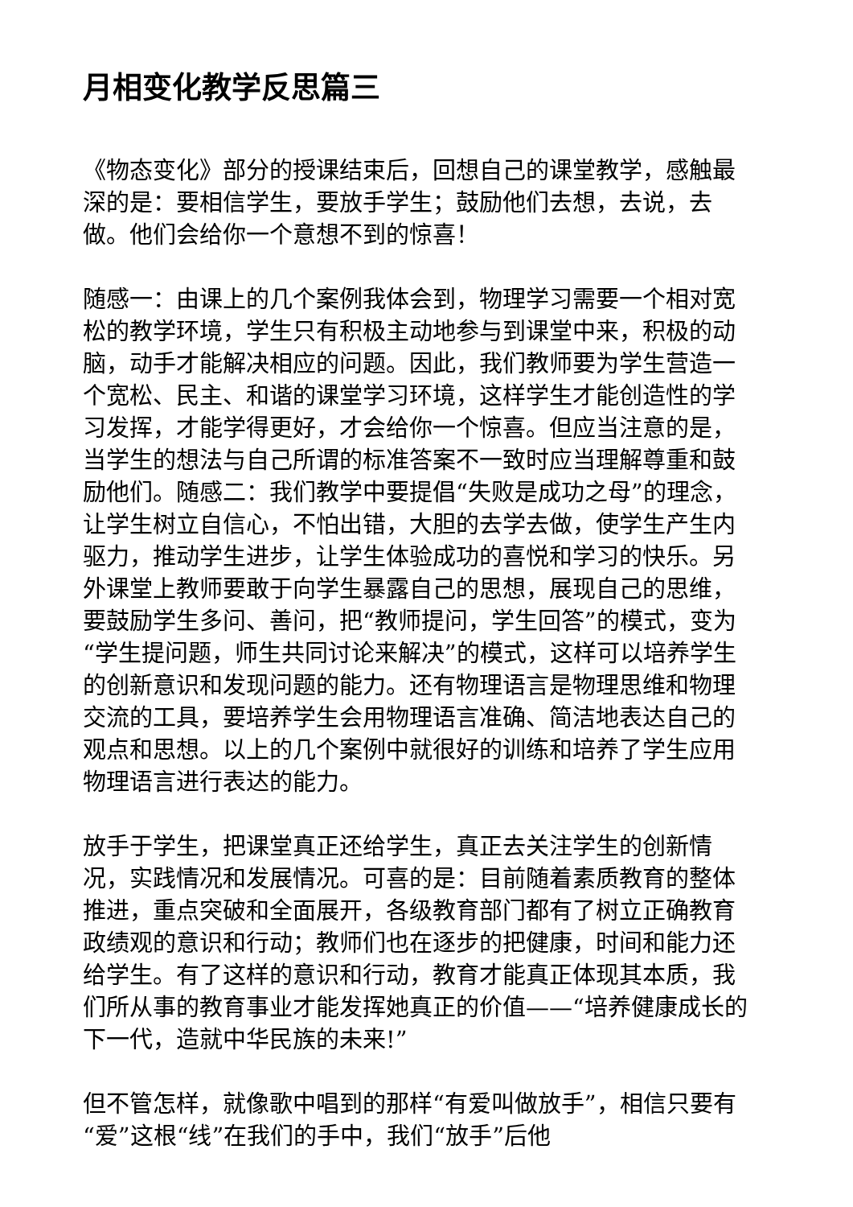月相变化教学反思篇三
《物态变化》部分的授课结束后，回想自己的课堂教学，感触最深的是：要相信学生，要放手学生；鼓励他们去想，去说，去做。他们会给你一个意想不到的惊喜！
随感一：由课上的几个案例我体会到，物理学习需要一个相对宽松的教学环境，学生只有积极主动地参与到课堂中来，积极的动脑，动手才能解决相应的问题。因此，我们教师要为学生营造一个宽松、民主、和谐的课堂学习环境，这样学生才能创造性的学习发挥，才能学得更好，才会给你一个惊喜。但应当注意的是，当学生的想法与自己所谓的标准答案不一致时应当理解尊重和鼓励他们。随感二：我们教学中要提倡“失败是成功之母”的理念，让学生树立自信心，不怕出错，大胆的去学去做，使学生产生内驱力，推动学生进步，让学生体验成功的喜悦和学习的快乐。另外课堂上教师要敢于向学生暴露自己的思想，展现自己的思维，要鼓励学生多问、善问，把“教师提问，学生回答”的模式，变为“学生提问题，师生共同讨论来解决”的模式，这样可以培养学生的创新意识和发现问题的能力。还有物理语言是物理思维和物理交流的工具，要培养学生会用物理语言准确、简洁地表达自己的观点和思想。以上的几个案例中就很好的训练和培养了学生应用物理语言进行表达的能力。
放手于学生，把课堂真正还给学生，真正去关注学生的创新情况，实践情况和发展情况。可喜的是：目前随着素质教育的整体推进，重点突破和全面展开，各级教育部门都有了树立正确教育政绩观的意识和行动；教师们也在逐步的把健康，时间和能力还给学生。有了这样的意识和行动，教育才能真正体现其本质，我们所从事的教育事业才能发挥她真正的价值——“培养健康成长的下一代，造就中华民族的未来!”
但不管怎样，就像歌中唱到的那样“有爱叫做放手”，相信只要有“爱”这根“线”在我们的手中，我们“放手”后他